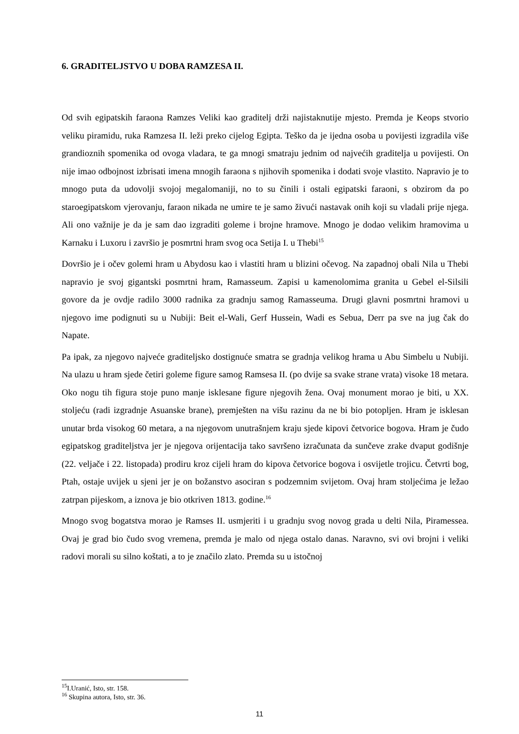6. GRADITELJSTVO U DOBA RAMZESA II.
Od svih egipatskih faraona Ramzes Veliki kao graditelj drži najistaknutije mjesto. Premda je Keops stvorio veliku piramidu, ruka Ramzesa II. leži preko cijelog Egipta. Teško da je ijedna osoba u povijesti izgradila više grandioznih spomenika od ovoga vladara, te ga mnogi smatraju jednim od najvećih graditelja u povijesti. On nije imao odbojnost izbrisati imena mnogih faraona s njihovih spomenika i dodati svoje vlastito. Napravio je to mnogo puta da udovolji svojoj megalomaniji, no to su činili i ostali egipatski faraoni, s obzirom da po staroegipatskom vjerovanju, faraon nikada ne umire te je samo živući nastavak onih koji su vladali prije njega. Ali ono važnije je da je sam dao izgraditi goleme i brojne hramove. Mnogo je dodao velikim hramovima u Karnaku i Luxoru i završio je posmrtni hram svog oca Setija I. u Thebi<sup>15</sup>
Dovršio je i očev golemi hram u Abydosu kao i vlastiti hram u blizini očevog. Na zapadnoj obali Nila u Thebi napravio je svoj gigantski posmrtni hram, Ramasseum. Zapisi u kamenolomima granita u Gebel el-Silsili govore da je ovdje radilo 3000 radnika za gradnju samog Ramasseuma. Drugi glavni posmrtni hramovi u njegovo ime podignuti su u Nubiji: Beit el-Wali, Gerf Hussein, Wadi es Sebua, Derr pa sve na jug čak do Napate.
Pa ipak, za njegovo najveće graditeljsko dostignuće smatra se gradnja velikog hrama u Abu Simbelu u Nubiji. Na ulazu u hram sjede četiri goleme figure samog Ramsesa II. (po dvije sa svake strane vrata) visoke 18 metara. Oko nogu tih figura stoje puno manje isklesane figure njegovih žena. Ovaj monument morao je biti, u XX. stoljeću (radi izgradnje Asuanske brane), premješten na višu razinu da ne bi bio potopljen. Hram je isklesan unutar brda visokog 60 metara, a na njegovom unutrašnjem kraju sjede kipovi četvorice bogova. Hram je čudo egipatskog graditeljstva jer je njegova orijentacija tako savršeno izračunata da sunčeve zrake dvaput godišnje (22. veljače i 22. listopada) prodiru kroz cijeli hram do kipova četvorice bogova i osvijetle trojicu. Četvrti bog, Ptah, ostaje uvijek u sjeni jer je on božanstvo asociran s podzemnim svijetom. Ovaj hram stoljećima je ležao zatrpan pijeskom, a iznova je bio otkriven 1813. godine.<sup>16</sup>
Mnogo svog bogatstva morao je Ramses II. usmjeriti i u gradnju svog novog grada u delti Nila, Piramessea. Ovaj je grad bio čudo svog vremena, premda je malo od njega ostalo danas. Naravno, svi ovi brojni i veliki radovi morali su silno koštati, a to je značilo zlato. Premda su u istočnoj
<sup>15</sup> I.Uranić, Isto, str. 158.
<sup>16</sup> Skupina autora, Isto, str. 36.
11